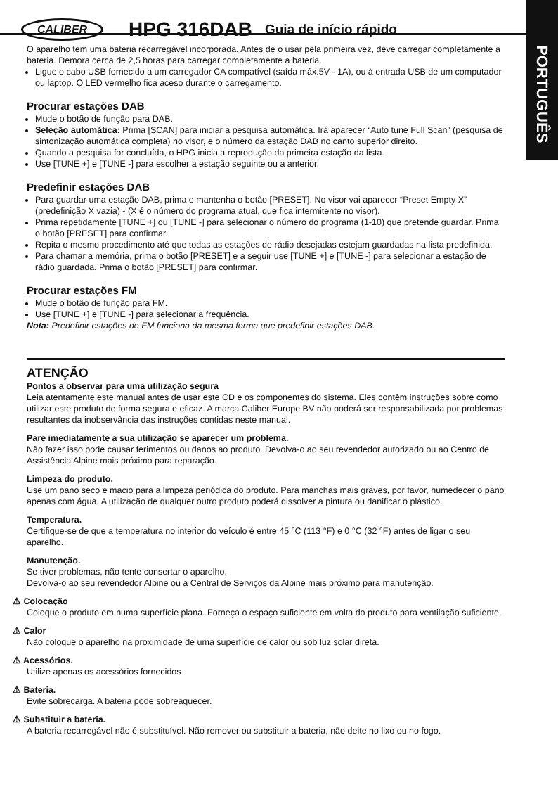PORTUGUÊS
CALIBER HPG 316DAB Guia de início rápido
O aparelho tem uma bateria recarregável incorporada. Antes de o usar pela primeira vez, deve carregar completamente a bateria. Demora cerca de 2,5 horas para carregar completamente a bateria.
Ligue o cabo USB fornecido a um carregador CA compatível (saída máx.5V - 1A), ou à entrada USB de um computador ou laptop. O LED vermelho fica aceso durante o carregamento.
Procurar estações DAB
Mude o botão de função para DAB.
Seleção automática: Prima [SCAN] para iniciar a pesquisa automática. Irá aparecer “Auto tune Full Scan” (pesquisa de sintonização automática completa) no visor, e o número da estação DAB no canto superior direito.
Quando a pesquisa for concluída, o HPG inicia a reprodução da primeira estação da lista.
Use [TUNE +] e [TUNE -] para escolher a estação seguinte ou a anterior.
Predefinir estações DAB
Para guardar uma estação DAB, prima e mantenha o botão [PRESET]. No visor vai aparecer “Preset Empty X” (predefinição X vazia) - (X é o número do programa atual, que fica intermitente no visor).
Prima repetidamente [TUNE +] ou [TUNE -] para selecionar o número do programa (1-10) que pretende guardar. Prima o botão [PRESET] para confirmar.
Repita o mesmo procedimento até que todas as estações de rádio desejadas estejam guardadas na lista predefinida.
Para chamar a memória, prima o botão [PRESET] e a seguir use [TUNE +] e [TUNE -] para selecionar a estação de rádio guardada. Prima o botão [PRESET] para confirmar.
Procurar estações FM
Mude o botão de função para FM.
Use [TUNE +] e [TUNE -] para selecionar a frequência.
Nota: Predefinir estações de FM funciona da mesma forma que predefinir estações DAB.
ATENÇÃO
Pontos a observar para uma utilização segura
Leia atentamente este manual antes de usar este CD e os componentes do sistema. Eles contêm instruções sobre como utilizar este produto de forma segura e eficaz. A marca Caliber Europe BV não poderá ser responsabilizada por problemas resultantes da inobservância das instruções contidas neste manual.
Pare imediatamente a sua utilização se aparecer um problema.
Não fazer isso pode causar ferimentos ou danos ao produto. Devolva-o ao seu revendedor autorizado ou ao Centro de Assistência Alpine mais próximo para reparação.
Limpeza do produto.
Use um pano seco e macio para a limpeza periódica do produto. Para manchas mais graves, por favor, humedecer o pano apenas com água. A utilização de qualquer outro produto poderá dissolver a pintura ou danificar o plástico.
Temperatura.
Certifique-se de que a temperatura no interior do veículo é entre 45 °C (113 °F) e 0 °C (32 °F) antes de ligar o seu aparelho.
Manutenção.
Se tiver problemas, não tente consertar o aparelho.
Devolva-o ao seu revendedor Alpine ou a Central de Serviços da Alpine mais próximo para manutenção.
⚠ Colocação
Coloque o produto em numa superfície plana. Forneça o espaço suficiente em volta do produto para ventilação suficiente.
⚠ Calor
Não coloque o aparelho na proximidade de uma superfície de calor ou sob luz solar direta.
⚠ Acessórios.
Utilize apenas os acessórios fornecidos
⚠ Bateria.
Evite sobrecarga. A bateria pode sobreaquecer.
⚠ Substituir a bateria.
A bateria recarregável não é substituível. Não remover ou substituir a bateria, não deite no lixo ou no fogo.